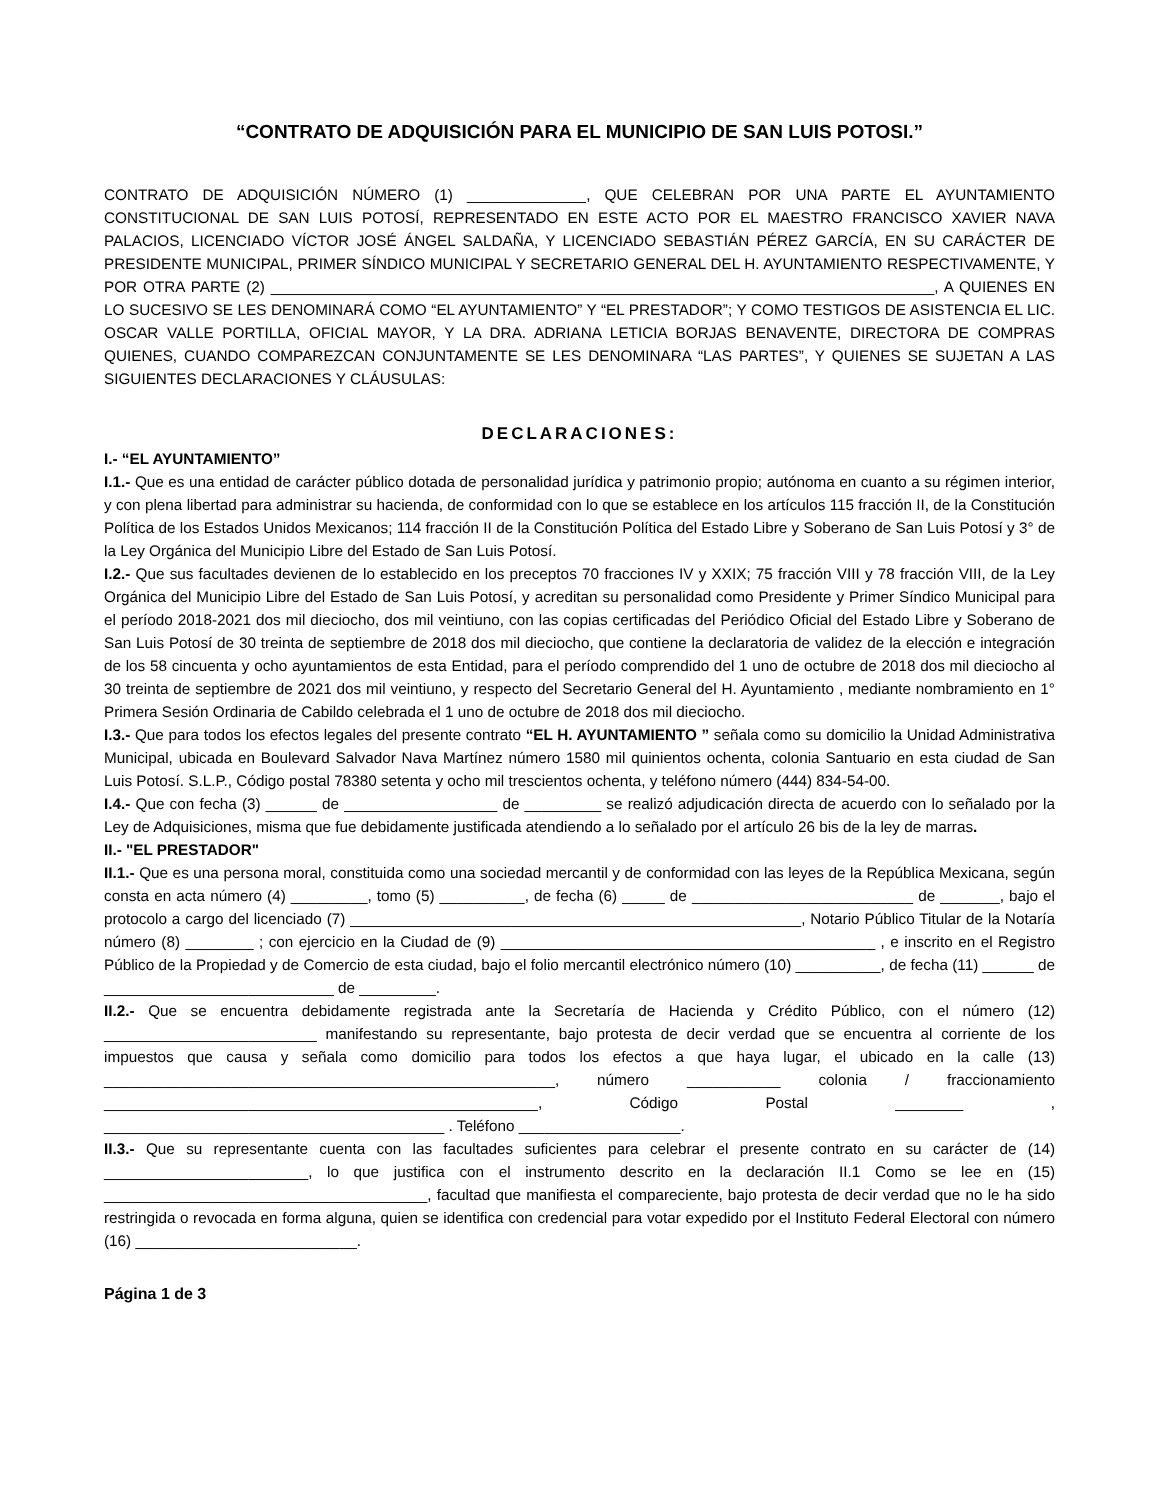“CONTRATO DE ADQUISICIÓN PARA EL MUNICIPIO DE SAN LUIS POTOSI.”
CONTRATO DE ADQUISICIÓN NÚMERO (1) ______________, QUE CELEBRAN POR UNA PARTE EL AYUNTAMIENTO CONSTITUCIONAL DE SAN LUIS POTOSÍ, REPRESENTADO EN ESTE ACTO POR EL MAESTRO FRANCISCO XAVIER NAVA PALACIOS, LICENCIADO VÍCTOR JOSÉ ÁNGEL SALDAÑA, Y LICENCIADO SEBASTIÁN PÉREZ GARCÍA, EN SU CARÁCTER DE PRESIDENTE MUNICIPAL, PRIMER SÍNDICO MUNICIPAL Y SECRETARIO GENERAL DEL H. AYUNTAMIENTO RESPECTIVAMENTE, Y POR OTRA PARTE (2) ______________________________________________________________________________, A QUIENES EN LO SUCESIVO SE LES DENOMINARÁ COMO “EL AYUNTAMIENTO” Y “EL PRESTADOR”; Y COMO TESTIGOS DE ASISTENCIA EL LIC. OSCAR VALLE PORTILLA, OFICIAL MAYOR, Y LA DRA. ADRIANA LETICIA BORJAS BENAVENTE, DIRECTORA DE COMPRAS QUIENES, CUANDO COMPAREZCAN CONJUNTAMENTE SE LES DENOMINARA “LAS PARTES”, Y QUIENES SE SUJETAN A LAS SIGUIENTES DECLARACIONES Y CLÁUSULAS:
DECLARACIONES:
I.- “EL AYUNTAMIENTO”
I.1.- Que es una entidad de carácter público dotada de personalidad jurídica y patrimonio propio; autónoma en cuanto a su régimen interior, y con plena libertad para administrar su hacienda, de conformidad con lo que se establece en los artículos 115 fracción II, de la Constitución Política de los Estados Unidos Mexicanos; 114 fracción II de la Constitución Política del Estado Libre y Soberano de San Luis Potosí y 3° de la Ley Orgánica del Municipio Libre del Estado de San Luis Potosí.
I.2.- Que sus facultades devienen de lo establecido en los preceptos 70 fracciones IV y XXIX; 75 fracción VIII y 78 fracción VIII, de la Ley Orgánica del Municipio Libre del Estado de San Luis Potosí, y acreditan su personalidad como Presidente y Primer Síndico Municipal para el período 2018-2021 dos mil dieciocho, dos mil veintiuno, con las copias certificadas del Periódico Oficial del Estado Libre y Soberano de San Luis Potosí de 30 treinta de septiembre de 2018 dos mil dieciocho, que contiene la declaratoria de validez de la elección e integración de los 58 cincuenta y ocho ayuntamientos de esta Entidad, para el período comprendido del 1 uno de octubre de 2018 dos mil dieciocho al 30 treinta de septiembre de 2021 dos mil veintiuno, y respecto del Secretario General del H. Ayuntamiento , mediante nombramiento en 1° Primera Sesión Ordinaria de Cabildo celebrada el 1 uno de octubre de 2018 dos mil dieciocho.
I.3.- Que para todos los efectos legales del presente contrato “EL H. AYUNTAMIENTO ” señala como su domicilio la Unidad Administrativa Municipal, ubicada en Boulevard Salvador Nava Martínez número 1580 mil quinientos ochenta, colonia Santuario en esta ciudad de San Luis Potosí. S.L.P., Código postal 78380 setenta y ocho mil trescientos ochenta, y teléfono número (444) 834-54-00.
I.4.- Que con fecha (3) ______ de __________________ de _________ se realizó adjudicación directa de acuerdo con lo señalado por la Ley de Adquisiciones, misma que fue debidamente justificada atendiendo a lo señalado por el artículo 26 bis de la ley de marras.
II.- "EL PRESTADOR"
II.1.- Que es una persona moral, constituida como una sociedad mercantil y de conformidad con las leyes de la República Mexicana, según consta en acta número (4) _________, tomo (5) __________, de fecha (6) _____ de __________________________ de _______, bajo el protocolo a cargo del licenciado (7) _____________________________________________________, Notario Público Titular de la Notaría número (8) ________ ; con ejercicio en la Ciudad de (9) ____________________________________________ , e inscrito en el Registro Público de la Propiedad y de Comercio de esta ciudad, bajo el folio mercantil electrónico número (10) __________, de fecha (11) ______ de ___________________________ de _________.
II.2.- Que se encuentra debidamente registrada ante la Secretaría de Hacienda y Crédito Público, con el número (12) _________________________ manifestando su representante, bajo protesta de decir verdad que se encuentra al corriente de los impuestos que causa y señala como domicilio para todos los efectos a que haya lugar, el ubicado en la calle (13) _____________________________________________________, número ___________ colonia / fraccionamiento ___________________________________________________, Código Postal ________ , ________________________________________ . Teléfono ___________________.
II.3.- Que su representante cuenta con las facultades suficientes para celebrar el presente contrato en su carácter de (14) ________________________, lo que justifica con el instrumento descrito en la declaración II.1 Como se lee en (15) ______________________________________, facultad que manifiesta el compareciente, bajo protesta de decir verdad que no le ha sido restringida o revocada en forma alguna, quien se identifica con credencial para votar expedido por el Instituto Federal Electoral con número (16) __________________________.
Página 1 de 3